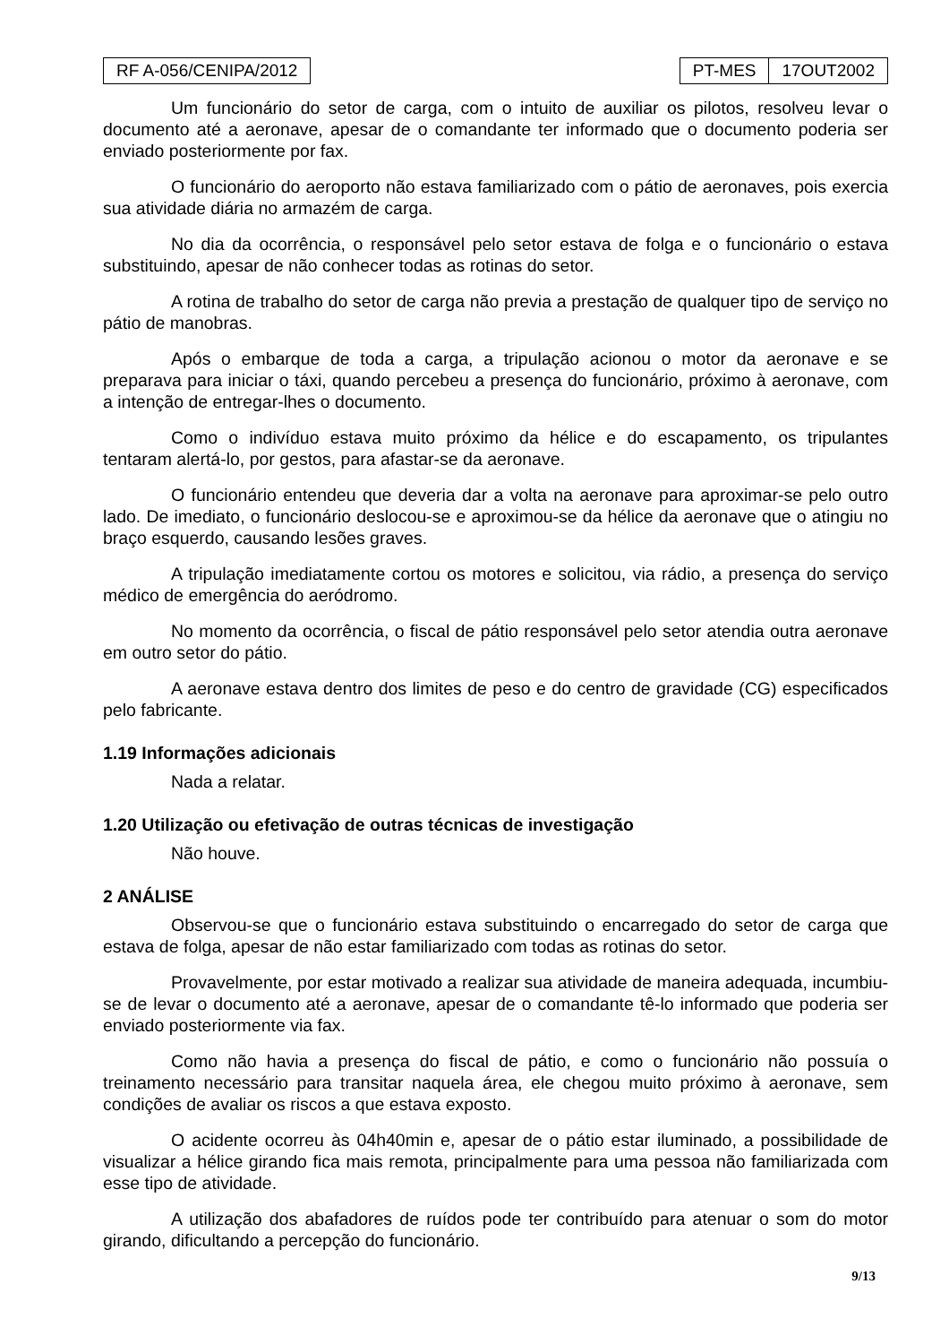RF A-056/CENIPA/2012 PT-MES 17OUT2002
Um funcionário do setor de carga, com o intuito de auxiliar os pilotos, resolveu levar o documento até a aeronave, apesar de o comandante ter informado que o documento poderia ser enviado posteriormente por fax.
O funcionário do aeroporto não estava familiarizado com o pátio de aeronaves, pois exercia sua atividade diária no armazém de carga.
No dia da ocorrência, o responsável pelo setor estava de folga e o funcionário o estava substituindo, apesar de não conhecer todas as rotinas do setor.
A rotina de trabalho do setor de carga não previa a prestação de qualquer tipo de serviço no pátio de manobras.
Após o embarque de toda a carga, a tripulação acionou o motor da aeronave e se preparava para iniciar o táxi, quando percebeu a presença do funcionário, próximo à aeronave, com a intenção de entregar-lhes o documento.
Como o indivíduo estava muito próximo da hélice e do escapamento, os tripulantes tentaram alertá-lo, por gestos, para afastar-se da aeronave.
O funcionário entendeu que deveria dar a volta na aeronave para aproximar-se pelo outro lado. De imediato, o funcionário deslocou-se e aproximou-se da hélice da aeronave que o atingiu no braço esquerdo, causando lesões graves.
A tripulação imediatamente cortou os motores e solicitou, via rádio, a presença do serviço médico de emergência do aeródromo.
No momento da ocorrência, o fiscal de pátio responsável pelo setor atendia outra aeronave em outro setor do pátio.
A aeronave estava dentro dos limites de peso e do centro de gravidade (CG) especificados pelo fabricante.
1.19 Informações adicionais
Nada a relatar.
1.20 Utilização ou efetivação de outras técnicas de investigação
Não houve.
2 ANÁLISE
Observou-se que o funcionário estava substituindo o encarregado do setor de carga que estava de folga, apesar de não estar familiarizado com todas as rotinas do setor.
Provavelmente, por estar motivado a realizar sua atividade de maneira adequada, incumbiu-se de levar o documento até a aeronave, apesar de o comandante tê-lo informado que poderia ser enviado posteriormente via fax.
Como não havia a presença do fiscal de pátio, e como o funcionário não possuía o treinamento necessário para transitar naquela área, ele chegou muito próximo à aeronave, sem condições de avaliar os riscos a que estava exposto.
O acidente ocorreu às 04h40min e, apesar de o pátio estar iluminado, a possibilidade de visualizar a hélice girando fica mais remota, principalmente para uma pessoa não familiarizada com esse tipo de atividade.
A utilização dos abafadores de ruídos pode ter contribuído para atenuar o som do motor girando, dificultando a percepção do funcionário.
9/13